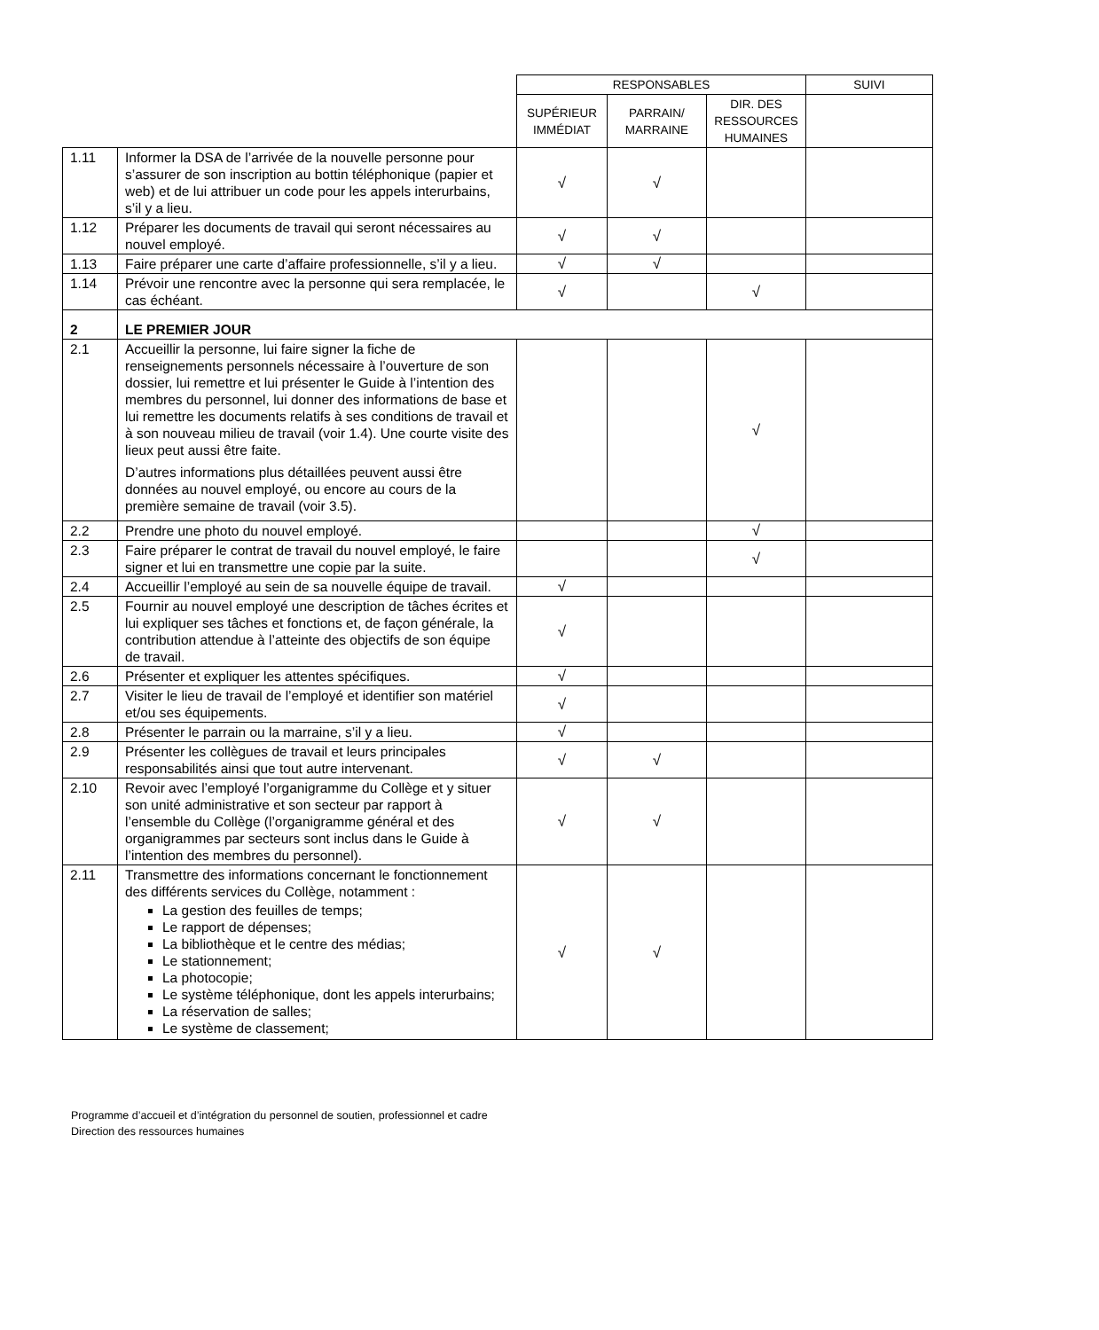| | | RESPONSABLES | | | SUIVI |
| | | SUPÉRIEUR IMMÉDIAT | PARRAIN/ MARRAINE | DIR. DES RESSOURCES HUMAINES | |
| 1.11 | Informer la DSA de l’arrivée de la nouvelle personne pour s’assurer de son inscription au bottin téléphonique (papier et web) et de lui attribuer un code pour les appels interurbains, s’il y a lieu. | √ | √ | | |
| 1.12 | Préparer les documents de travail qui seront nécessaires au nouvel employé. | √ | √ | | |
| 1.13 | Faire préparer une carte d’affaire professionnelle, s’il y a lieu. | √ | √ | | |
| 1.14 | Prévoir une rencontre avec la personne qui sera remplacée, le cas échéant. | √ | | √ | |
| 2 | LE PREMIER JOUR | | | | |
| 2.1 | Accueillir la personne, lui faire signer la fiche de renseignements personnels nécessaire à l’ouverture de son dossier, lui remettre et lui présenter le Guide à l’intention des membres du personnel, lui donner des informations de base et lui remettre les documents relatifs à ses conditions de travail et à son nouveau milieu de travail (voir 1.4). Une courte visite des lieux peut aussi être faite. D’autres informations plus détaillées peuvent aussi être données au nouvel employé, ou encore au cours de la première semaine de travail (voir 3.5). | | | √ | |
| 2.2 | Prendre une photo du nouvel employé. | | | √ | |
| 2.3 | Faire préparer le contrat de travail du nouvel employé, le faire signer et lui en transmettre une copie par la suite. | | | √ | |
| 2.4 | Accueillir l’employé au sein de sa nouvelle équipe de travail. | √ | | | |
| 2.5 | Fournir au nouvel employé une description de tâches écrites et lui expliquer ses tâches et fonctions et, de façon générale, la contribution attendue à l’atteinte des objectifs de son équipe de travail. | √ | | | |
| 2.6 | Présenter et expliquer les attentes spécifiques. | √ | | | |
| 2.7 | Visiter le lieu de travail de l’employé et identifier son matériel et/ou ses équipements. | √ | | | |
| 2.8 | Présenter le parrain ou la marraine, s’il y a lieu. | √ | | | |
| 2.9 | Présenter les collègues de travail et leurs principales responsabilités ainsi que tout autre intervenant. | √ | √ | | |
| 2.10 | Revoir avec l’employé l’organigramme du Collège et y situer son unité administrative et son secteur par rapport à l’ensemble du Collège (l’organigramme général et des organigrammes par secteurs sont inclus dans le Guide à l’intention des membres du personnel). | √ | √ | | |
| 2.11 | Transmettre des informations concernant le fonctionnement des différents services du Collège, notamment : La gestion des feuilles de temps; Le rapport de dépenses; La bibliothèque et le centre des médias; Le stationnement; La photocopie; Le système téléphonique, dont les appels interurbains; La réservation de salles; Le système de classement; | √ | √ | | |
Programme d’accueil et d’intégration du personnel de soutien, professionnel et cadre
Direction des ressources humaines